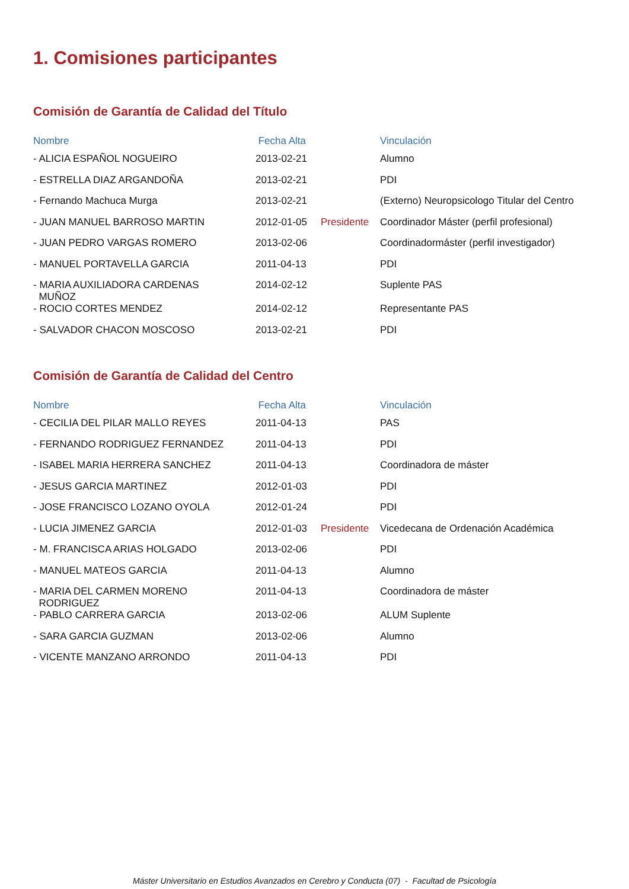1. Comisiones participantes
Comisión de Garantía de Calidad del Título
| Nombre | Fecha Alta | | Vinculación |
| --- | --- | --- | --- |
| - ALICIA ESPAÑOL NOGUEIRO | 2013-02-21 | | Alumno |
| - ESTRELLA DIAZ ARGANDOÑA | 2013-02-21 | | PDI |
| - Fernando Machuca Murga | 2013-02-21 | | (Externo) Neuropsicologo Titular del Centro |
| - JUAN MANUEL BARROSO MARTIN | 2012-01-05 | Presidente | Coordinador Máster (perfil profesional) |
| - JUAN PEDRO VARGAS ROMERO | 2013-02-06 | | Coordinadormáster (perfil investigador) |
| - MANUEL PORTAVELLA GARCIA | 2011-04-13 | | PDI |
| - MARIA AUXILIADORA CARDENAS MUÑOZ | 2014-02-12 | | Suplente PAS |
| - ROCIO CORTES MENDEZ | 2014-02-12 | | Representante PAS |
| - SALVADOR CHACON MOSCOSO | 2013-02-21 | | PDI |
Comisión de Garantía de Calidad del Centro
| Nombre | Fecha Alta | | Vinculación |
| --- | --- | --- | --- |
| - CECILIA DEL PILAR MALLO REYES | 2011-04-13 | | PAS |
| - FERNANDO RODRIGUEZ FERNANDEZ | 2011-04-13 | | PDI |
| - ISABEL MARIA HERRERA SANCHEZ | 2011-04-13 | | Coordinadora de máster |
| - JESUS GARCIA MARTINEZ | 2012-01-03 | | PDI |
| - JOSE FRANCISCO LOZANO OYOLA | 2012-01-24 | | PDI |
| - LUCIA JIMENEZ GARCIA | 2012-01-03 | Presidente | Vicedecana de Ordenación Académica |
| - M. FRANCISCA ARIAS HOLGADO | 2013-02-06 | | PDI |
| - MANUEL MATEOS GARCIA | 2011-04-13 | | Alumno |
| - MARIA DEL CARMEN MORENO RODRIGUEZ | 2011-04-13 | | Coordinadora de máster |
| - PABLO CARRERA GARCIA | 2013-02-06 | | ALUM Suplente |
| - SARA GARCIA GUZMAN | 2013-02-06 | | Alumno |
| - VICENTE MANZANO ARRONDO | 2011-04-13 | | PDI |
Máster Universitario en Estudios Avanzados en Cerebro y Conducta (07) - Facultad de Psicología